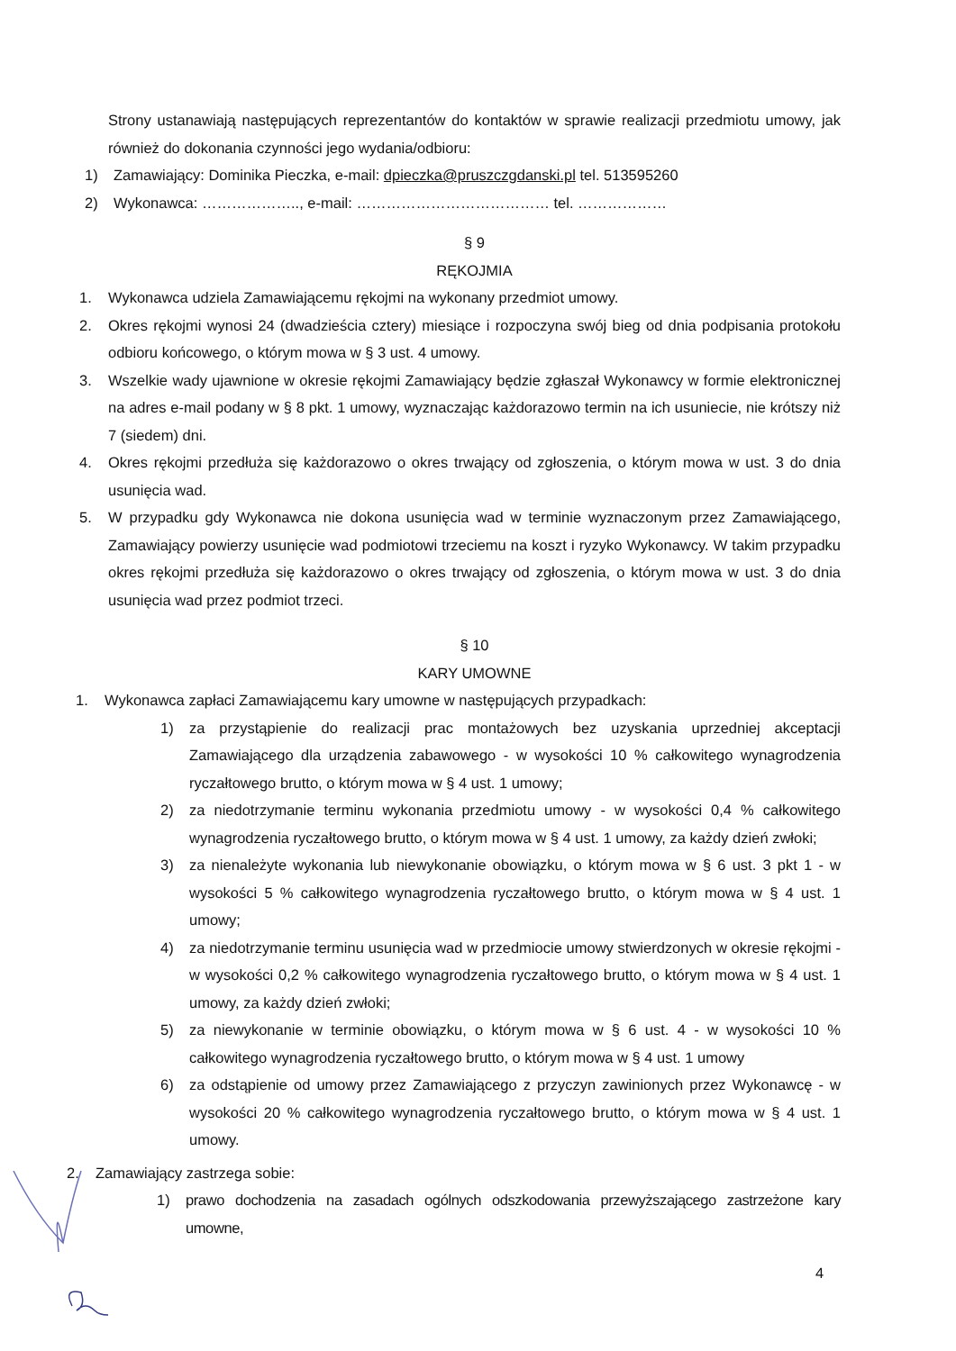Strony ustanawiają następujących reprezentantów do kontaktów w sprawie realizacji przedmiotu umowy, jak również do dokonania czynności jego wydania/odbioru:
1) Zamawiający: Dominika Pieczka, e-mail: dpieczka@pruszczgdanski.pl tel. 513595260
2) Wykonawca: ……………….., e-mail: ………………………………… tel. ………………
§ 9
RĘKOJMIA
1. Wykonawca udziela Zamawiającemu rękojmi na wykonany przedmiot umowy.
2. Okres rękojmi wynosi 24 (dwadzieścia cztery) miesiące i rozpoczyna swój bieg od dnia podpisania protokołu odbioru końcowego, o którym mowa w § 3 ust. 4 umowy.
3. Wszelkie wady ujawnione w okresie rękojmi Zamawiający będzie zgłaszał Wykonawcy w formie elektronicznej na adres e-mail podany w § 8 pkt. 1 umowy, wyznaczając każdorazowo termin na ich usuniecie, nie krótszy niż 7 (siedem) dni.
4. Okres rękojmi przedłuża się każdorazowo o okres trwający od zgłoszenia, o którym mowa w ust. 3 do dnia usunięcia wad.
5. W przypadku gdy Wykonawca nie dokona usunięcia wad w terminie wyznaczonym przez Zamawiającego, Zamawiający powierzy usunięcie wad podmiotowi trzeciemu na koszt i ryzyko Wykonawcy. W takim przypadku okres rękojmi przedłuża się każdorazowo o okres trwający od zgłoszenia, o którym mowa w ust. 3 do dnia usunięcia wad przez podmiot trzeci.
§ 10
KARY UMOWNE
1. Wykonawca zapłaci Zamawiającemu kary umowne w następujących przypadkach:
1) za przystąpienie do realizacji prac montażowych bez uzyskania uprzedniej akceptacji Zamawiającego dla urządzenia zabawowego - w wysokości 10 % całkowitego wynagrodzenia ryczałtowego brutto, o którym mowa w § 4 ust. 1 umowy;
2) za niedotrzymanie terminu wykonania przedmiotu umowy - w wysokości 0,4 % całkowitego wynagrodzenia ryczałtowego brutto, o którym mowa w § 4 ust. 1 umowy, za każdy dzień zwłoki;
3) za nienależyte wykonania lub niewykonanie obowiązku, o którym mowa w § 6 ust. 3 pkt 1 - w wysokości 5 % całkowitego wynagrodzenia ryczałtowego brutto, o którym mowa w § 4 ust. 1 umowy;
4) za niedotrzymanie terminu usunięcia wad w przedmiocie umowy stwierdzonych w okresie rękojmi - w wysokości 0,2 % całkowitego wynagrodzenia ryczałtowego brutto, o którym mowa w § 4 ust. 1 umowy, za każdy dzień zwłoki;
5) za niewykonanie w terminie obowiązku, o którym mowa w § 6 ust. 4 - w wysokości 10 % całkowitego wynagrodzenia ryczałtowego brutto, o którym mowa w § 4 ust. 1 umowy
6) za odstąpienie od umowy przez Zamawiającego z przyczyn zawinionych przez Wykonawcę - w wysokości 20 % całkowitego wynagrodzenia ryczałtowego brutto, o którym mowa w § 4 ust. 1 umowy.
2. Zamawiający zastrzega sobie:
1) prawo dochodzenia na zasadach ogólnych odszkodowania przewyższającego zastrzeżone kary umowne,
4